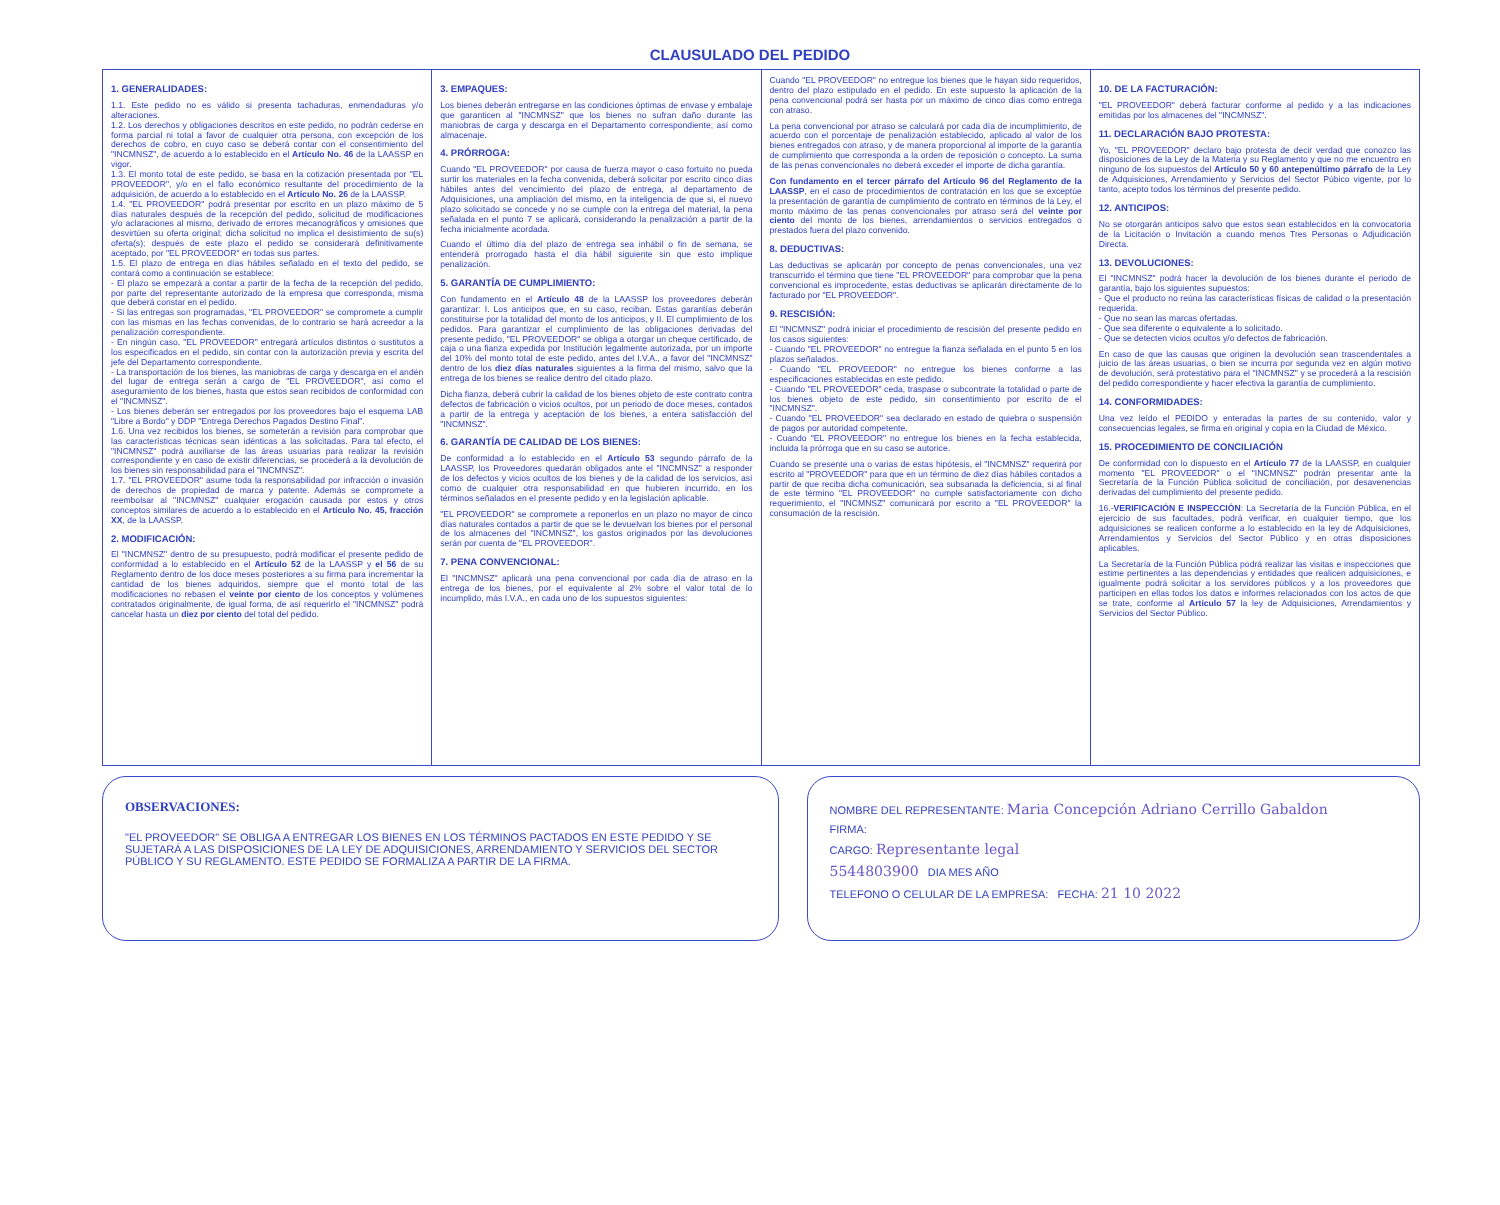CLAUSULADO DEL PEDIDO
1. GENERALIDADES:
1.1. Este pedido no es válido si presenta tachaduras, enmendaduras y/o alteraciones.
1.2. Los derechos y obligaciones descritos en este pedido, no podrán cederse en forma parcial ni total a favor de cualquier otra persona, con excepción de los derechos de cobro, en cuyo caso se deberá contar con el consentimiento del "INCMNSZ", de acuerdo a lo establecido en el Artículo No. 46 de la LAASSP en vigor.
1.3. El monto total de este pedido, se basa en la cotización presentada por "EL PROVEEDOR", y/o en el fallo económico resultante del procedimiento de la adquisición, de acuerdo a lo establecido en el Artículo No. 26 de la LAASSP.
1.4. "EL PROVEEDOR" podrá presentar por escrito en un plazo máximo de 5 días naturales después de la recepción del pedido, solicitud de modificaciones y/o aclaraciones al mismo, derivado de errores mecanográficos y omisiones que desvirtúen su oferta original; dicha solicitud no implica el desistimiento de su(s) oferta(s); después de este plazo el pedido se considerará definitivamente aceptado, por "EL PROVEEDOR" en todas sus partes.
1.5. El plazo de entrega en días hábiles señalado en el texto del pedido, se contará como a continuación se establece:
- El plazo se empezará a contar a partir de la fecha de la recepción del pedido, por parte del representante autorizado de la empresa que corresponda, misma que deberá constar en el pedido.
- Si las entregas son programadas, "EL PROVEEDOR" se compromete a cumplir con las mismas en las fechas convenidas, de lo contrario se hará acreedor a la penalización correspondiente.
- En ningún caso, "EL PROVEEDOR" entregará artículos distintos o sustitutos a los especificados en el pedido, sin contar con la autorización previa y escrita del jefe del Departamento correspondiente.
- La transportación de los bienes, las maniobras de carga y descarga en el andén del lugar de entrega serán a cargo de "EL PROVEEDOR", así como el aseguramiento de los bienes, hasta que estos sean recibidos de conformidad con el "INCMNSZ".
- Los bienes deberán ser entregados por los proveedores bajo el esquema LAB "Libre a Bordo" y DDP "Entrega Derechos Pagados Destino Final".
1.6. Una vez recibidos los bienes, se someterán a revisión para comprobar que las características técnicas sean idénticas a las solicitadas. Para tal efecto, el "INCMNSZ" podrá auxiliarse de las áreas usuarias para realizar la revisión correspondiente y en caso de existir diferencias, se procederá a la devolución de los bienes sin responsabilidad para el "INCMNSZ".
1.7. "EL PROVEEDOR" asume toda la responsabilidad por infracción o invasión de derechos de propiedad de marca y patente. Además se compromete a reembolsar al "INCMNSZ" cualquier erogación causada por estos y otros conceptos similares de acuerdo a lo establecido en el Artículo No. 45, fracción XX, de la LAASSP.
2. MODIFICACIÓN:
El "INCMNSZ" dentro de su presupuesto, podrá modificar el presente pedido de conformidad a lo establecido en el Artículo 52 de la LAASSP y el 56 de su Reglamento dentro de los doce meses posteriores a su firma para incrementar la cantidad de los bienes adquiridos, siempre que el monto total de las modificaciones no rebasen el veinte por ciento de los conceptos y volúmenes contratados originalmente, de igual forma, de así requerirlo el "INCMNSZ" podrá cancelar hasta un diez por ciento del total del pedido.
3. EMPAQUES:
Los bienes deberán entregarse en las condiciones óptimas de envase y embalaje que garanticen al "INCMNSZ" que los bienes no sufran daño durante las maniobras de carga y descarga en el Departamento correspondiente; así como almacenaje.
4. PRÓRROGA:
Cuando "EL PROVEEDOR" por causa de fuerza mayor o caso fortuito no pueda surtir los materiales en la fecha convenida, deberá solicitar por escrito cinco días hábiles antes del vencimiento del plazo de entrega, al departamento de Adquisiciones, una ampliación del mismo, en la inteligencia de que si, el nuevo plazo solicitado se concede y no se cumple con la entrega del material, la pena señalada en el punto 7 se aplicará, considerando la penalización a partir de la fecha inicialmente acordada.
Cuando el último día del plazo de entrega sea inhábil o fin de semana, se entenderá prorrogado hasta el día hábil siguiente sin que esto implique penalización.
5. GARANTÍA DE CUMPLIMIENTO:
Con fundamento en el Artículo 48 de la LAASSP los proveedores deberán garantizar: I. Los anticipos que, en su caso, reciban. Estas garantías deberán constituirse por la totalidad del monto de los anticipos, y II. El cumplimiento de los pedidos. Para garantizar el cumplimiento de las obligaciones derivadas del presente pedido, "EL PROVEEDOR" se obliga a otorgar un cheque certificado, de caja o una fianza expedida por Institución legalmente autorizada, por un importe del 10% del monto total de este pedido, antes del I.V.A., a favor del "INCMNSZ" dentro de los diez días naturales siguientes a la firma del mismo, salvo que la entrega de los bienes se realice dentro del citado plazo.
Dicha fianza, deberá cubrir la calidad de los bienes objeto de este contrato contra defectos de fabricación o vicios ocultos, por un periodo de doce meses, contados a partir de la entrega y aceptación de los bienes, a entera satisfacción del "INCMNSZ".
6. GARANTÍA DE CALIDAD DE LOS BIENES:
De conformidad a lo establecido en el Artículo 53 segundo párrafo de la LAASSP, los Proveedores quedarán obligados ante el "INCMNSZ" a responder de los defectos y vicios ocultos de los bienes y de la calidad de los servicios, así como de cualquier otra responsabilidad en que hubieren incurrido, en los términos señalados en el presente pedido y en la legislación aplicable.
"EL PROVEEDOR" se compromete a reponerlos en un plazo no mayor de cinco días naturales contados a partir de que se le devuelvan los bienes por el personal de los almacenes del "INCMNSZ", los gastos originados por las devoluciones serán por cuenta de "EL PROVEEDOR".
7. PENA CONVENCIONAL:
El "INCMNSZ" aplicará una pena convencional por cada día de atraso en la entrega de los bienes, por el equivalente al 2% sobre el valor total de lo incumplido, más I.V.A., en cada uno de los supuestos siguientes:
Cuando "EL PROVEEDOR" no entregue los bienes que le hayan sido requeridos, dentro del plazo estipulado en el pedido. En este supuesto la aplicación de la pena convencional podrá ser hasta por un máximo de cinco días como entrega con atraso.
La pena convencional por atraso se calculará por cada día de incumplimiento, de acuerdo con el porcentaje de penalización establecido, aplicado al valor de los bienes entregados con atraso, y de manera proporcional al importe de la garantía de cumplimiento que corresponda a la orden de reposición o concepto. La suma de las penas convencionales no deberá exceder el importe de dicha garantía.
Con fundamento en el tercer párrafo del Artículo 96 del Reglamento de la LAASSP, en el caso de procedimientos de contratación en los que se exceptúe la presentación de garantía de cumplimiento de contrato en términos de la Ley, el monto máximo de las penas convencionales por atraso será del veinte por ciento del monto de los bienes, arrendamientos o servicios entregados o prestados fuera del plazo convenido.
8. DEDUCTIVAS:
Las deductivas se aplicarán por concepto de penas convencionales, una vez transcurrido el término que tiene "EL PROVEEDOR" para comprobar que la pena convencional es improcedente, estas deductivas se aplicarán directamente de lo facturado por "EL PROVEEDOR".
9. RESCISIÓN:
El "INCMNSZ" podrá iniciar el procedimiento de rescisión del presente pedido en los casos siguientes:
- Cuando "EL PROVEEDOR" no entregue la fianza señalada en el punto 5 en los plazos señalados.
- Cuando "EL PROVEEDOR" no entregue los bienes conforme a las especificaciones establecidas en este pedido.
- Cuando "EL PROVEEDOR" ceda, traspase o subcontrate la totalidad o parte de los bienes objeto de este pedido, sin consentimiento por escrito de el "INCMNSZ".
- Cuando "EL PROVEEDOR" sea declarado en estado de quiebra o suspensión de pagos por autoridad competente.
- Cuando "EL PROVEEDOR" no entregue los bienes en la fecha establecida, incluida la prórroga que en su caso se autorice.
Cuando se presente una o varias de estas hipótesis, el "INCMNSZ" requerirá por escrito al "PROVEEDOR" para que en un término de diez días hábiles contados a partir de que reciba dicha comunicación, sea subsanada la deficiencia, si al final de este término "EL PROVEEDOR" no cumple satisfactoriamente con dicho requerimiento, el "INCMNSZ" comunicará por escrito a "EL PROVEEDOR" la consumación de la rescisión.
10. DE LA FACTURACIÓN:
"EL PROVEEDOR" deberá facturar conforme al pedido y a las indicaciones emitidas por los almacenes del "INCMNSZ".
11. DECLARACIÓN BAJO PROTESTA:
Yo, "EL PROVEEDOR" declaro bajo protesta de decir verdad que conozco las disposiciones de la Ley de la Materia y su Reglamento y que no me encuentro en ninguno de los supuestos del Artículo 50 y 60 antepenúltimo párrafo de la Ley de Adquisiciones, Arrendamiento y Servicios del Sector Púbico vigente, por lo tanto, acepto todos los términos del presente pedido.
12. ANTICIPOS:
No se otorgarán anticipos salvo que estos sean establecidos en la convocatoria de la Licitación o Invitación a cuando menos Tres Personas o Adjudicación Directa.
13. DEVOLUCIONES:
El "INCMNSZ" podrá hacer la devolución de los bienes durante el periodo de garantía, bajo los siguientes supuestos:
- Que el producto no reúna las características físicas de calidad o la presentación requerida.
- Que no sean las marcas ofertadas.
- Que sea diferente o equivalente a lo solicitado.
- Que se detecten vicios ocultos y/o defectos de fabricación.
En caso de que las causas que originen la devolución sean trascendentales a juicio de las áreas usuarias, o bien se incurra por segunda vez en algún motivo de devolución, será protestativo para el "INCMNSZ" y se procederá a la rescisión del pedido correspondiente y hacer efectiva la garantía de cumplimiento.
14. CONFORMIDADES:
Una vez leído el PEDIDO y enteradas la partes de su contenido, valor y consecuencias legales, se firma en original y copia en la Ciudad de México.
15. PROCEDIMIENTO DE CONCILIACIÓN
De conformidad con lo dispuesto en el Artículo 77 de la LAASSP, en cualquier momento "EL PROVEEDOR" o el "INCMNSZ" podrán presentar ante la Secretaría de la Función Pública solicitud de conciliación, por desavenencias derivadas del cumplimiento del presente pedido.
16.-VERIFICACIÓN E INSPECCIÓN: La Secretaría de la Función Pública, en el ejercicio de sus facultades, podrá verificar, en cualquier tiempo, que los adquisiciones se realicen conforme a lo establecido en la ley de Adquisiciones, Arrendamientos y Servicios del Sector Público y en otras disposiciones aplicables.
La Secretaría de la Función Pública podrá realizar las visitas e inspecciones que estime pertinentes a las dependencias y entidades que realicen adquisiciones, e igualmente podrá solicitar a los servidores públicos y a los proveedores que participen en ellas todos los datos e informes relacionados con los actos de que se trate, conforme al Artículo 57 la ley de Adquisiciones, Arrendamientos y Servicios del Sector Público.
OBSERVACIONES:
"EL PROVEEDOR" SE OBLIGA A ENTREGAR LOS BIENES EN LOS TÉRMINOS PACTADOS EN ESTE PEDIDO Y SE SUJETARÁ A LAS DISPOSICIONES DE LA LEY DE ADQUISICIONES, ARRENDAMIENTO Y SERVICIOS DEL SECTOR PÚBLICO Y SU REGLAMENTO. ESTE PEDIDO SE FORMALIZA A PARTIR DE LA FIRMA.
NOMBRE DEL REPRESENTANTE: Maria Concepción Adriano Cerrillo Gabaldon
FIRMA:
CARGO: Representante legal
5544803900 DIA MES AÑO
TELEFONO O CELULAR DE LA EMPRESA: FECHA: 21 10 2022